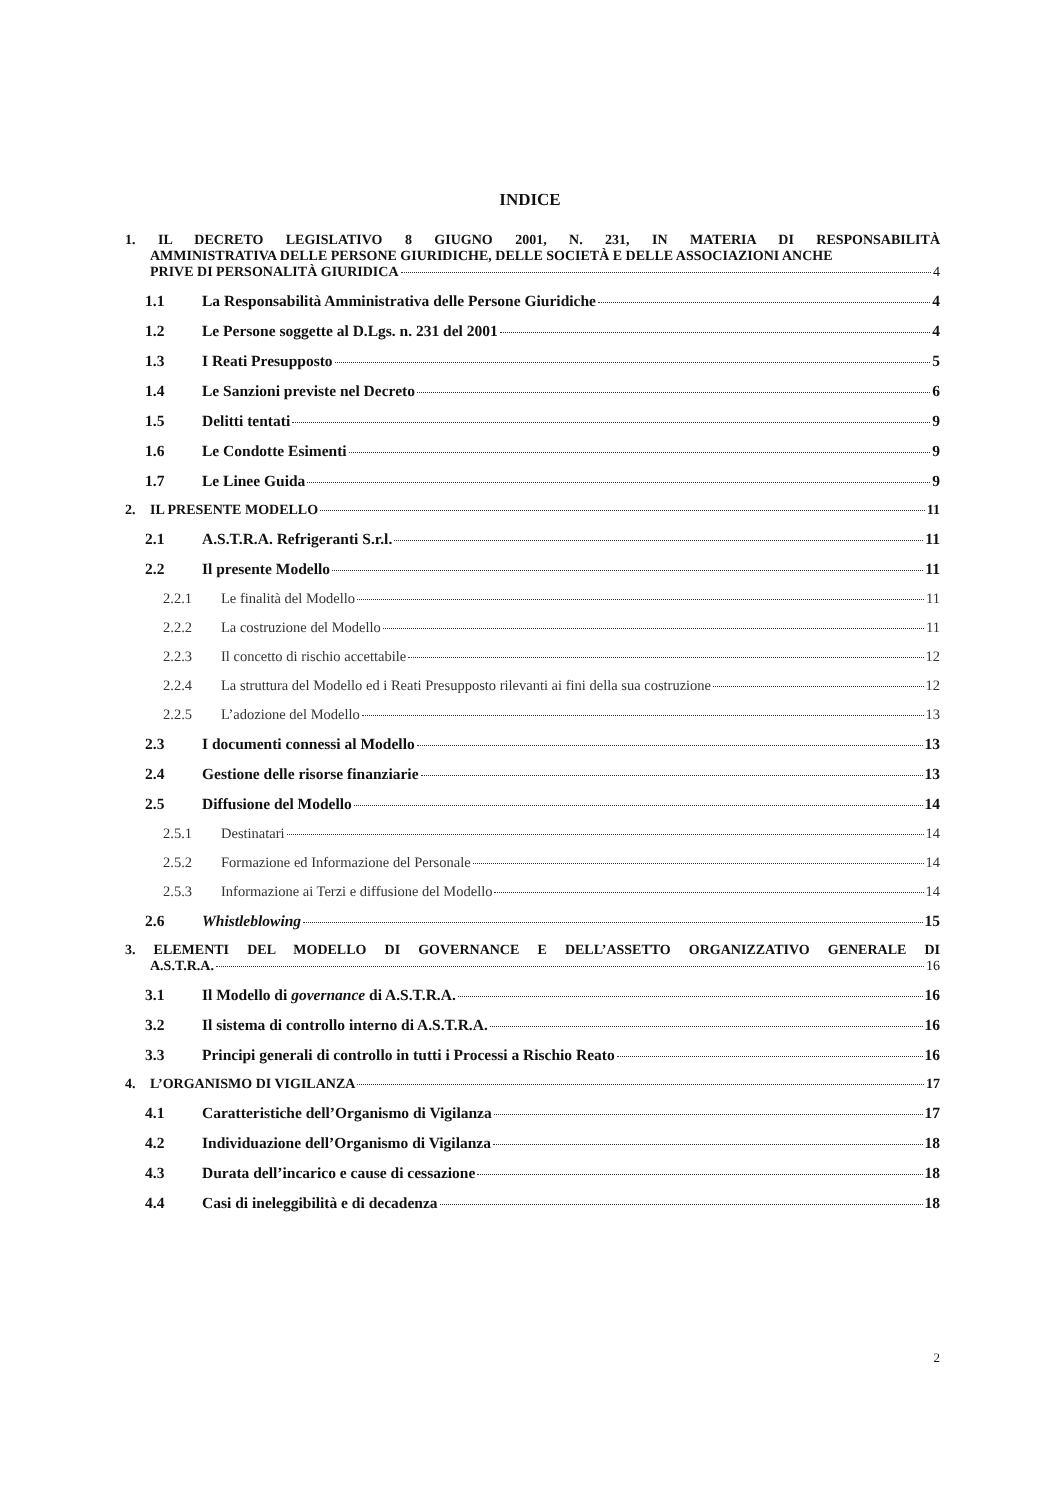INDICE
1. IL DECRETO LEGISLATIVO 8 GIUGNO 2001, N. 231, IN MATERIA DI RESPONSABILITÀ
AMMINISTRATIVA DELLE PERSONE GIURIDICHE, DELLE SOCIETÀ E DELLE ASSOCIAZIONI ANCHE
PRIVE DI PERSONALITÀ GIURIDICA 4
1.1 La Responsabilità Amministrativa delle Persone Giuridiche 4
1.2 Le Persone soggette al D.Lgs. n. 231 del 2001 4
1.3 I Reati Presupposto 5
1.4 Le Sanzioni previste nel Decreto 6
1.5 Delitti tentati 9
1.6 Le Condotte Esimenti 9
1.7 Le Linee Guida 9
2. IL PRESENTE MODELLO 11
2.1 A.S.T.R.A. Refrigeranti S.r.l. 11
2.2 Il presente Modello 11
2.2.1 Le finalità del Modello 11
2.2.2 La costruzione del Modello 11
2.2.3 Il concetto di rischio accettabile 12
2.2.4 La struttura del Modello ed i Reati Presupposto rilevanti ai fini della sua costruzione 12
2.2.5 L’adozione del Modello 13
2.3 I documenti connessi al Modello 13
2.4 Gestione delle risorse finanziarie 13
2.5 Diffusione del Modello 14
2.5.1 Destinatari 14
2.5.2 Formazione ed Informazione del Personale 14
2.5.3 Informazione ai Terzi e diffusione del Modello 14
2.6 Whistleblowing 15
3. ELEMENTI DEL MODELLO DI GOVERNANCE E DELL’ASSETTO ORGANIZZATIVO GENERALE DI
A.S.T.R.A. 16
3.1 Il Modello di governance di A.S.T.R.A. 16
3.2 Il sistema di controllo interno di A.S.T.R.A. 16
3.3 Principi generali di controllo in tutti i Processi a Rischio Reato 16
4. L’ORGANISMO DI VIGILANZA 17
4.1 Caratteristiche dell’Organismo di Vigilanza 17
4.2 Individuazione dell’Organismo di Vigilanza 18
4.3 Durata dell’incarico e cause di cessazione 18
4.4 Casi di ineleggibilità e di decadenza 18
2